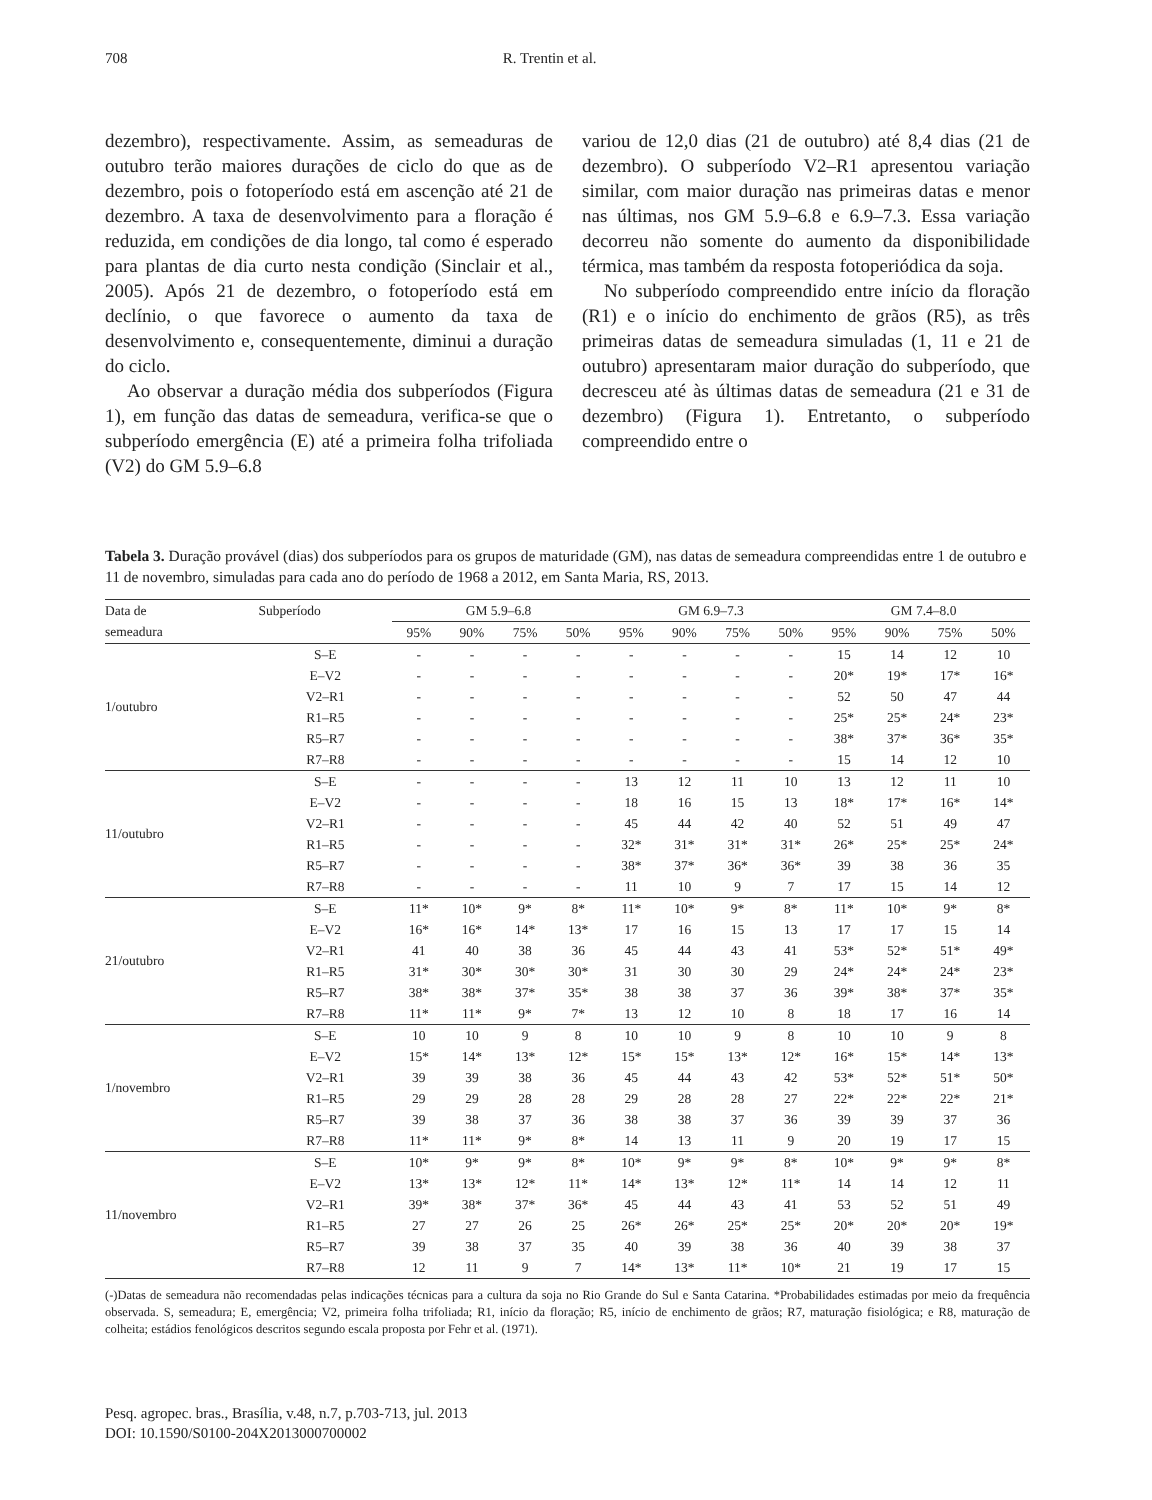708 R. Trentin et al.
dezembro), respectivamente. Assim, as semeaduras de outubro terão maiores durações de ciclo do que as de dezembro, pois o fotoperíodo está em ascenção até 21 de dezembro. A taxa de desenvolvimento para a floração é reduzida, em condições de dia longo, tal como é esperado para plantas de dia curto nesta condição (Sinclair et al., 2005). Após 21 de dezembro, o fotoperíodo está em declínio, o que favorece o aumento da taxa de desenvolvimento e, consequentemente, diminui a duração do ciclo.
Ao observar a duração média dos subperíodos (Figura 1), em função das datas de semeadura, verifica-se que o subperíodo emergência (E) até a primeira folha trifoliada (V2) do GM 5.9–6.8
variou de 12,0 dias (21 de outubro) até 8,4 dias (21 de dezembro). O subperíodo V2–R1 apresentou variação similar, com maior duração nas primeiras datas e menor nas últimas, nos GM 5.9–6.8 e 6.9–7.3. Essa variação decorreu não somente do aumento da disponibilidade térmica, mas também da resposta fotoperiódica da soja.
No subperíodo compreendido entre início da floração (R1) e o início do enchimento de grãos (R5), as três primeiras datas de semeadura simuladas (1, 11 e 21 de outubro) apresentaram maior duração do subperíodo, que decresceu até às últimas datas de semeadura (21 e 31 de dezembro) (Figura 1). Entretanto, o subperíodo compreendido entre o
Tabela 3. Duração provável (dias) dos subperíodos para os grupos de maturidade (GM), nas datas de semeadura compreendidas entre 1 de outubro e 11 de novembro, simuladas para cada ano do período de 1968 a 2012, em Santa Maria, RS, 2013.
| Data de | Subperíodo | GM 5.9–6.8 | | | | GM 6.9–7.3 | | | | GM 7.4–8.0 | | | |
| --- | --- | --- | --- | --- | --- | --- | --- | --- | --- | --- | --- | --- | --- |
| semeadura | | 95% | 90% | 75% | 50% | 95% | 90% | 75% | 50% | 95% | 90% | 75% | 50% |
| 1/outubro | S–E | - | - | - | - | - | - | - | - | 15 | 14 | 12 | 10 |
| | E–V2 | - | - | - | - | - | - | - | - | 20* | 19* | 17* | 16* |
| | V2–R1 | - | - | - | - | - | - | - | - | 52 | 50 | 47 | 44 |
| | R1–R5 | - | - | - | - | - | - | - | - | 25* | 25* | 24* | 23* |
| | R5–R7 | - | - | - | - | - | - | - | - | 38* | 37* | 36* | 35* |
| | R7–R8 | - | - | - | - | - | - | - | - | 15 | 14 | 12 | 10 |
| 11/outubro | S–E | - | - | - | - | 13 | 12 | 11 | 10 | 13 | 12 | 11 | 10 |
| | E–V2 | - | - | - | - | 18 | 16 | 15 | 13 | 18* | 17* | 16* | 14* |
| | V2–R1 | - | - | - | - | 45 | 44 | 42 | 40 | 52 | 51 | 49 | 47 |
| | R1–R5 | - | - | - | - | 32* | 31* | 31* | 31* | 26* | 25* | 25* | 24* |
| | R5–R7 | - | - | - | - | 38* | 37* | 36* | 36* | 39 | 38 | 36 | 35 |
| | R7–R8 | - | - | - | - | 11 | 10 | 9 | 7 | 17 | 15 | 14 | 12 |
| 21/outubro | S–E | 11* | 10* | 9* | 8* | 11* | 10* | 9* | 8* | 11* | 10* | 9* | 8* |
| | E–V2 | 16* | 16* | 14* | 13* | 17 | 16 | 15 | 13 | 17 | 17 | 15 | 14 |
| | V2–R1 | 41 | 40 | 38 | 36 | 45 | 44 | 43 | 41 | 53* | 52* | 51* | 49* |
| | R1–R5 | 31* | 30* | 30* | 30* | 31 | 30 | 30 | 29 | 24* | 24* | 24* | 23* |
| | R5–R7 | 38* | 38* | 37* | 35* | 38 | 38 | 37 | 36 | 39* | 38* | 37* | 35* |
| | R7–R8 | 11* | 11* | 9* | 7* | 13 | 12 | 10 | 8 | 18 | 17 | 16 | 14 |
| 1/novembro | S–E | 10 | 10 | 9 | 8 | 10 | 10 | 9 | 8 | 10 | 10 | 9 | 8 |
| | E–V2 | 15* | 14* | 13* | 12* | 15* | 15* | 13* | 12* | 16* | 15* | 14* | 13* |
| | V2–R1 | 39 | 39 | 38 | 36 | 45 | 44 | 43 | 42 | 53* | 52* | 51* | 50* |
| | R1–R5 | 29 | 29 | 28 | 28 | 29 | 28 | 28 | 27 | 22* | 22* | 22* | 21* |
| | R5–R7 | 39 | 38 | 37 | 36 | 38 | 38 | 37 | 36 | 39 | 39 | 37 | 36 |
| | R7–R8 | 11* | 11* | 9* | 8* | 14 | 13 | 11 | 9 | 20 | 19 | 17 | 15 |
| 11/novembro | S–E | 10* | 9* | 9* | 8* | 10* | 9* | 9* | 8* | 10* | 9* | 9* | 8* |
| | E–V2 | 13* | 13* | 12* | 11* | 14* | 13* | 12* | 11* | 14 | 14 | 12 | 11 |
| | V2–R1 | 39* | 38* | 37* | 36* | 45 | 44 | 43 | 41 | 53 | 52 | 51 | 49 |
| | R1–R5 | 27 | 27 | 26 | 25 | 26* | 26* | 25* | 25* | 20* | 20* | 20* | 19* |
| | R5–R7 | 39 | 38 | 37 | 35 | 40 | 39 | 38 | 36 | 40 | 39 | 38 | 37 |
| | R7–R8 | 12 | 11 | 9 | 7 | 14* | 13* | 11* | 10* | 21 | 19 | 17 | 15 |
(-)Datas de semeadura não recomendadas pelas indicações técnicas para a cultura da soja no Rio Grande do Sul e Santa Catarina. *Probabilidades estimadas por meio da frequência observada. S, semeadura; E, emergência; V2, primeira folha trifoliada; R1, início da floração; R5, início de enchimento de grãos; R7, maturação fisiológica; e R8, maturação de colheita; estádios fenológicos descritos segundo escala proposta por Fehr et al. (1971).
Pesq. agropec. bras., Brasília, v.48, n.7, p.703-713, jul. 2013
DOI: 10.1590/S0100-204X2013000700002